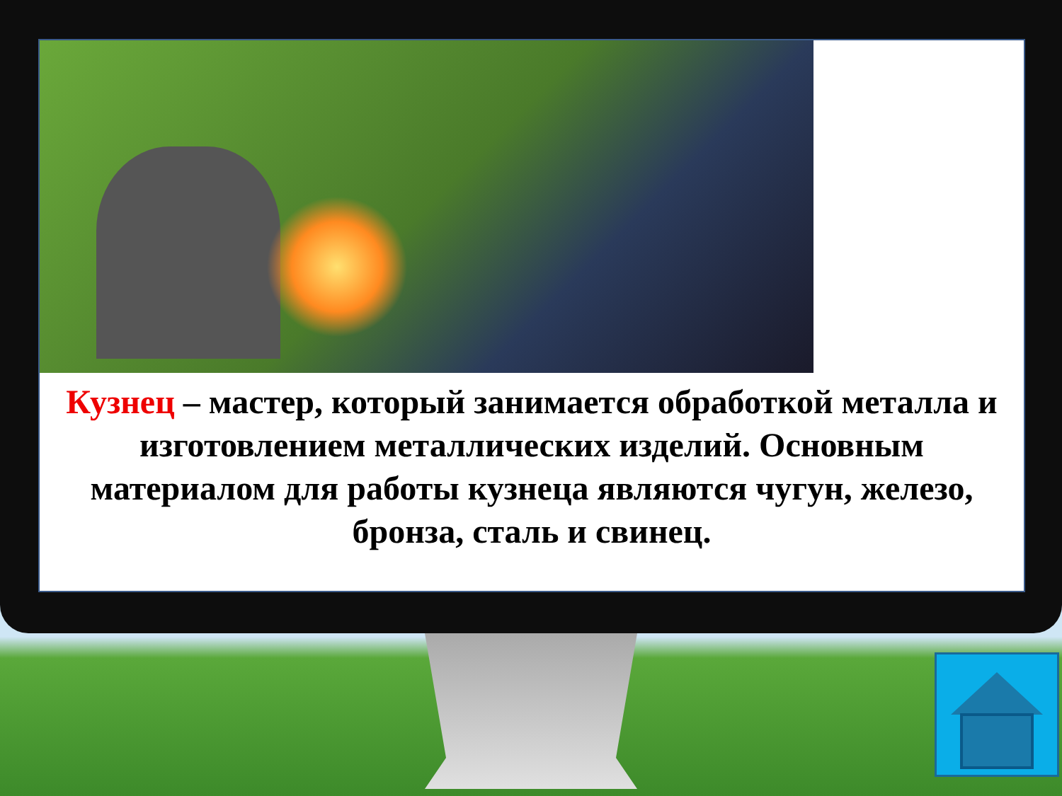Кузнец – мастер, который занимается обработкой металла и изготовлением металлических изделий. Основным материалом для работы кузнеца являются чугун, железо, бронза, сталь и свинец.